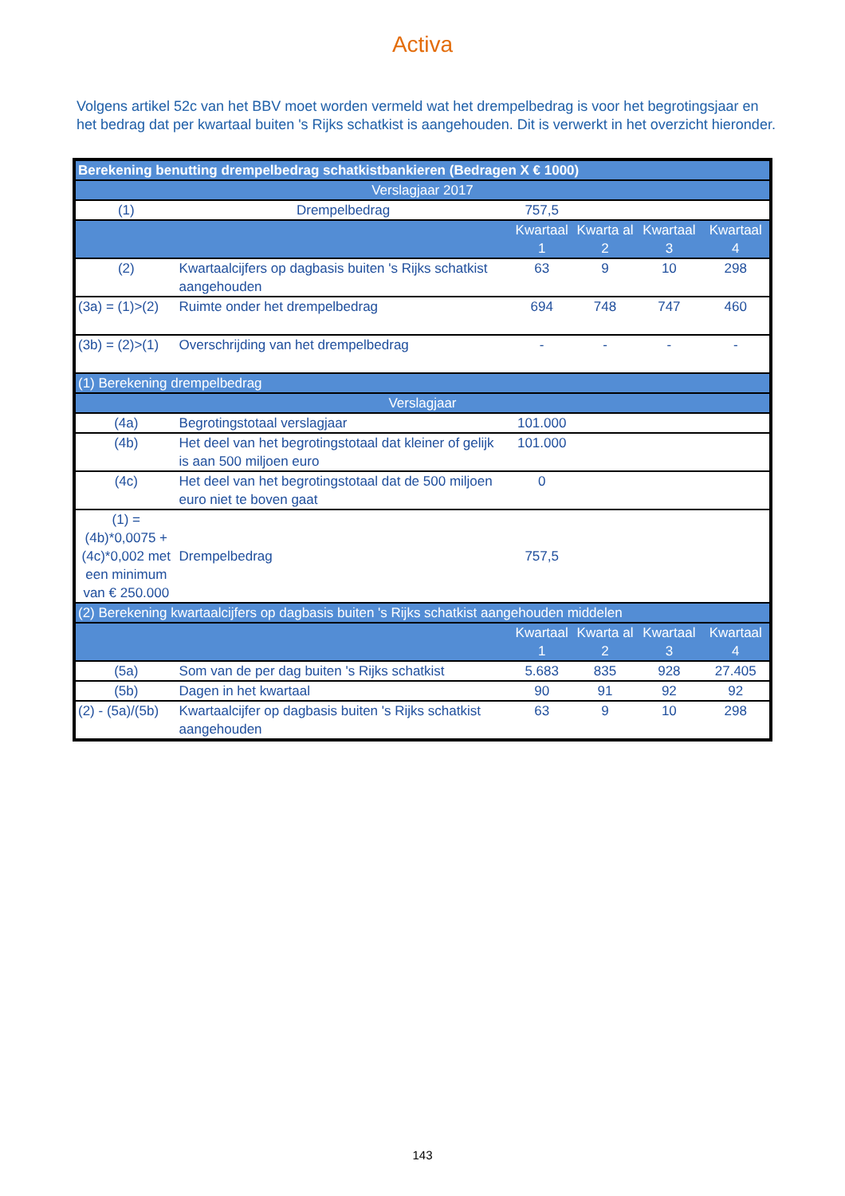Activa
Volgens artikel 52c van het BBV moet worden vermeld wat het drempelbedrag is voor het begrotingsjaar en het bedrag dat per kwartaal buiten 's Rijks schatkist is aangehouden. Dit is verwerkt in het overzicht hieronder.
| Berekening benutting drempelbedrag schatkistbankieren (Bedragen X € 1000) | | | | | |
| --- | --- | --- | --- | --- | --- |
| Verslagjaar 2017 | | | | | |
| (1) | Drempelbedrag | 757,5 | | | |
| | | Kwartaal 1 | Kwarta al 2 | Kwartaal 3 | Kwartaal 4 |
| (2) | Kwartaalcijfers op dagbasis buiten 's Rijks schatkist aangehouden | 63 | 9 | 10 | 298 |
| (3a) = (1)>(2) | Ruimte onder het drempelbedrag | 694 | 748 | 747 | 460 |
| (3b) = (2)>(1) | Overschrijding van het drempelbedrag | - | - | - | - |
| (1) Berekening drempelbedrag | | | | | |
| Verslagjaar | | | | | |
| (4a) | Begrotingstotaal verslagjaar | 101.000 | | | |
| (4b) | Het deel van het begrotingstotaal dat kleiner of gelijk is aan 500 miljoen euro | 101.000 | | | |
| (4c) | Het deel van het begrotingstotaal dat de 500 miljoen euro niet te boven gaat | 0 | | | |
| (1) = (4b)*0,0075 + (4c)*0,002 met een minimum van € 250.000 | Drempelbedrag | 757,5 | | | |
| (2) Berekening kwartaalcijfers op dagbasis buiten 's Rijks schatkist aangehouden middelen | | | | | |
| | | Kwartaal 1 | Kwarta al 2 | Kwartaal 3 | Kwartaal 4 |
| (5a) | Som van de per dag buiten 's Rijks schatkist | 5.683 | 835 | 928 | 27.405 |
| (5b) | Dagen in het kwartaal | 90 | 91 | 92 | 92 |
| (2) - (5a)/(5b) | Kwartaalcijfer op dagbasis buiten 's Rijks schatkist aangehouden | 63 | 9 | 10 | 298 |
143